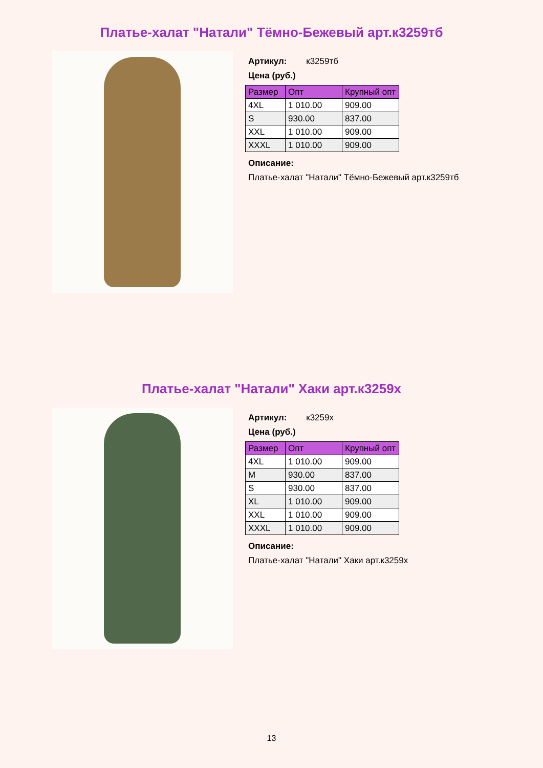Платье-халат "Натали" Тёмно-Бежевый арт.к3259тб
Артикул: к3259тб
Цена (руб.)
| Размер | Опт | Крупный опт |
| --- | --- | --- |
| 4XL | 1 010.00 | 909.00 |
| S | 930.00 | 837.00 |
| XXL | 1 010.00 | 909.00 |
| XXXL | 1 010.00 | 909.00 |
Описание:
Платье-халат "Натали" Тёмно-Бежевый арт.к3259тб
Платье-халат "Натали" Хаки арт.к3259х
Артикул: к3259х
Цена (руб.)
| Размер | Опт | Крупный опт |
| --- | --- | --- |
| 4XL | 1 010.00 | 909.00 |
| M | 930.00 | 837.00 |
| S | 930.00 | 837.00 |
| XL | 1 010.00 | 909.00 |
| XXL | 1 010.00 | 909.00 |
| XXXL | 1 010.00 | 909.00 |
Описание:
Платье-халат "Натали" Хаки арт.к3259х
13